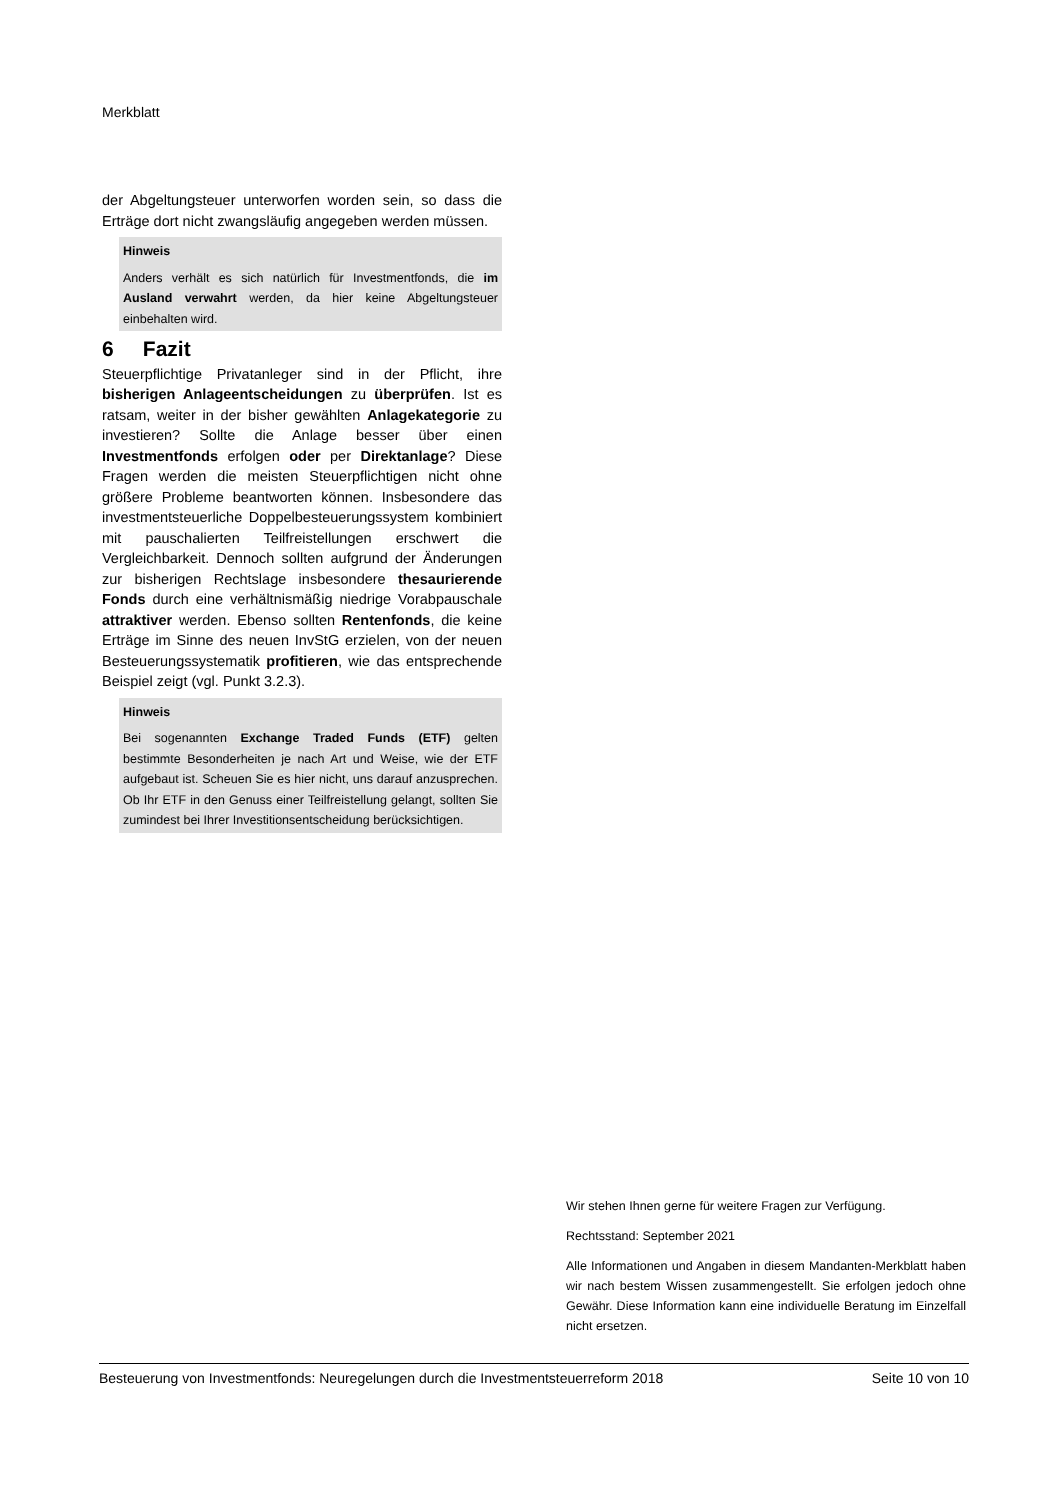Merkblatt
der Abgeltungsteuer unterworfen worden sein, so dass die Erträge dort nicht zwangsläufig angegeben werden müssen.
Hinweis
Anders verhält es sich natürlich für Investmentfonds, die im Ausland verwahrt werden, da hier keine Abgeltungsteuer einbehalten wird.
6 Fazit
Steuerpflichtige Privatanleger sind in der Pflicht, ihre bisherigen Anlageentscheidungen zu überprüfen. Ist es ratsam, weiter in der bisher gewählten Anlagekategorie zu investieren? Sollte die Anlage besser über einen Investmentfonds erfolgen oder per Direktanlage? Diese Fragen werden die meisten Steuerpflichtigen nicht ohne größere Probleme beantworten können. Insbesondere das investmentsteuerliche Doppelbesteuerungssystem kombiniert mit pauschalierten Teilfreistellungen erschwert die Vergleichbarkeit. Dennoch sollten aufgrund der Änderungen zur bisherigen Rechtslage insbesondere thesaurierende Fonds durch eine verhältnismäßig niedrige Vorabpauschale attraktiver werden. Ebenso sollten Rentenfonds, die keine Erträge im Sinne des neuen InvStG erzielen, von der neuen Besteuerungssystematik profitieren, wie das entsprechende Beispiel zeigt (vgl. Punkt 3.2.3).
Hinweis
Bei sogenannten Exchange Traded Funds (ETF) gelten bestimmte Besonderheiten je nach Art und Weise, wie der ETF aufgebaut ist. Scheuen Sie es hier nicht, uns darauf anzusprechen. Ob Ihr ETF in den Genuss einer Teilfreistellung gelangt, sollten Sie zumindest bei Ihrer Investitionsentscheidung berücksichtigen.
Wir stehen Ihnen gerne für weitere Fragen zur Verfügung.
Rechtsstand: September 2021
Alle Informationen und Angaben in diesem Mandanten-Merkblatt haben wir nach bestem Wissen zusammengestellt. Sie erfolgen jedoch ohne Gewähr. Diese Information kann eine individuelle Beratung im Einzelfall nicht ersetzen.
Besteuerung von Investmentfonds: Neuregelungen durch die Investmentsteuerreform 2018 Seite 10 von 10